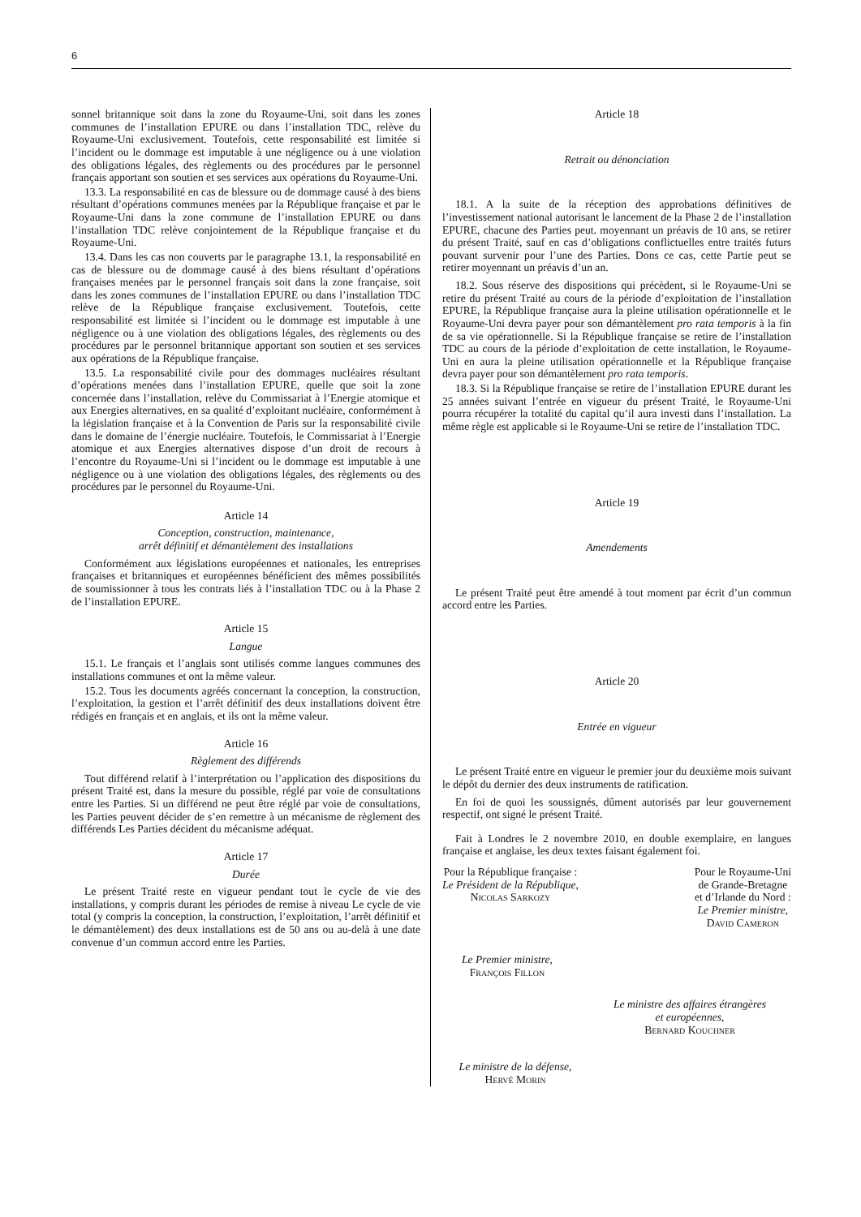6
sonnel britannique soit dans la zone du Royaume-Uni, soit dans les zones communes de l’installation EPURE ou dans l’installation TDC, relève du Royaume-Uni exclusivement. Toutefois, cette responsabilité est limitée si l’incident ou le dommage est imputable à une négligence ou à une violation des obligations légales, des règlements ou des procédures par le personnel français apportant son soutien et ses services aux opérations du Royaume-Uni.
13.3. La responsabilité en cas de blessure ou de dommage causé à des biens résultant d’opérations communes menées par la République française et par le Royaume-Uni dans la zone commune de l’installation EPURE ou dans l’installation TDC relève conjointement de la République française et du Royaume-Uni.
13.4. Dans les cas non couverts par le paragraphe 13.1, la responsabilité en cas de blessure ou de dommage causé à des biens résultant d’opérations françaises menées par le personnel français soit dans la zone française, soit dans les zones communes de l’installation EPURE ou dans l’installation TDC relève de la République française exclusivement. Toutefois, cette responsabilité est limitée si l’incident ou le dommage est imputable à une négligence ou à une violation des obligations légales, des règlements ou des procédures par le personnel britannique apportant son soutien et ses services aux opérations de la République française.
13.5. La responsabilité civile pour des dommages nucléaires résultant d’opérations menées dans l’installation EPURE, quelle que soit la zone concernée dans l’installation, relève du Commissariat à l’Energie atomique et aux Energies alternatives, en sa qualité d’exploitant nucléaire, conformément à la législation française et à la Convention de Paris sur la responsabilité civile dans le domaine de l’énergie nucléaire. Toutefois, le Commissariat à l’Energie atomique et aux Energies alternatives dispose d’un droit de recours à l’encontre du Royaume-Uni si l’incident ou le dommage est imputable à une négligence ou à une violation des obligations légales, des règlements ou des procédures par le personnel du Royaume-Uni.
Article 14
Conception, construction, maintenance,
arrêt définitif et démantèlement des installations
Conformément aux législations européennes et nationales, les entreprises françaises et britanniques et européennes bénéficient des mêmes possibilités de soumissionner à tous les contrats liés à l’installation TDC ou à la Phase 2 de l’installation EPURE.
Article 15
Langue
15.1. Le français et l’anglais sont utilisés comme langues communes des installations communes et ont la même valeur.
15.2. Tous les documents agréés concernant la conception, la construction, l’exploitation, la gestion et l’arrêt définitif des deux installations doivent être rédigés en français et en anglais, et ils ont la même valeur.
Article 16
Règlement des différends
Tout différend relatif à l’interprétation ou l’application des dispositions du présent Traité est, dans la mesure du possible, réglé par voie de consultations entre les Parties. Si un différend ne peut être réglé par voie de consultations, les Parties peuvent décider de s’en remettre à un mécanisme de règlement des différends Les Parties décident du mécanisme adéquat.
Article 17
Durée
Le présent Traité reste en vigueur pendant tout le cycle de vie des installations, y compris durant les périodes de remise à niveau Le cycle de vie total (y compris la conception, la construction, l’exploitation, l’arrêt définitif et le démantèlement) des deux installations est de 50 ans ou au-delà à une date convenue d’un commun accord entre les Parties.
Article 18
Retrait ou dénonciation
18.1. A la suite de la réception des approbations définitives de l’investissement national autorisant le lancement de la Phase 2 de l’installation EPURE, chacune des Parties peut. moyennant un préavis de 10 ans, se retirer du présent Traité, sauf en cas d’obligations conflictuelles entre traités futurs pouvant survenir pour l’une des Parties. Dons ce cas, cette Partie peut se retirer moyennant un préavis d’un an.
18.2. Sous réserve des dispositions qui précèdent, si le Royaume-Uni se retire du présent Traité au cours de la période d’exploitation de l’installation EPURE, la République française aura la pleine utilisation opérationnelle et le Royaume-Uni devra payer pour son démantèlement pro rata temporis à la fin de sa vie opérationnelle. Si la République française se retire de l’installation TDC au cours de la période d’exploitation de cette installation, le Royaume-Uni en aura la pleine utilisation opérationnelle et la République française devra payer pour son démantèlement pro rata temporis.
18.3. Si la République française se retire de l’installation EPURE durant les 25 années suivant l’entrée en vigueur du présent Traité, le Royaume-Uni pourra récupérer la totalité du capital qu’il aura investi dans l’installation. La même règle est applicable si le Royaume-Uni se retire de l’installation TDC.
Article 19
Amendements
Le présent Traité peut être amendé à tout moment par écrit d’un commun accord entre les Parties.
Article 20
Entrée en vigueur
Le présent Traité entre en vigueur le premier jour du deuxième mois suivant le dépôt du dernier des deux instruments de ratification.
En foi de quoi les soussignés, dûment autorisés par leur gouvernement respectif, ont signé le présent Traité.
Fait à Londres le 2 novembre 2010, en double exemplaire, en langues française et anglaise, les deux textes faisant également foi.
Pour la République française :
Le Président de la République,
Nicolas Sarkozy
Pour le Royaume-Uni
de Grande-Bretagne
et d’Irlande du Nord :
Le Premier ministre,
David Cameron
Le Premier ministre,
François Fillon
Le ministre des affaires étrangères
et européennes,
Bernard Kouchner
Le ministre de la défense,
Hervé Morin